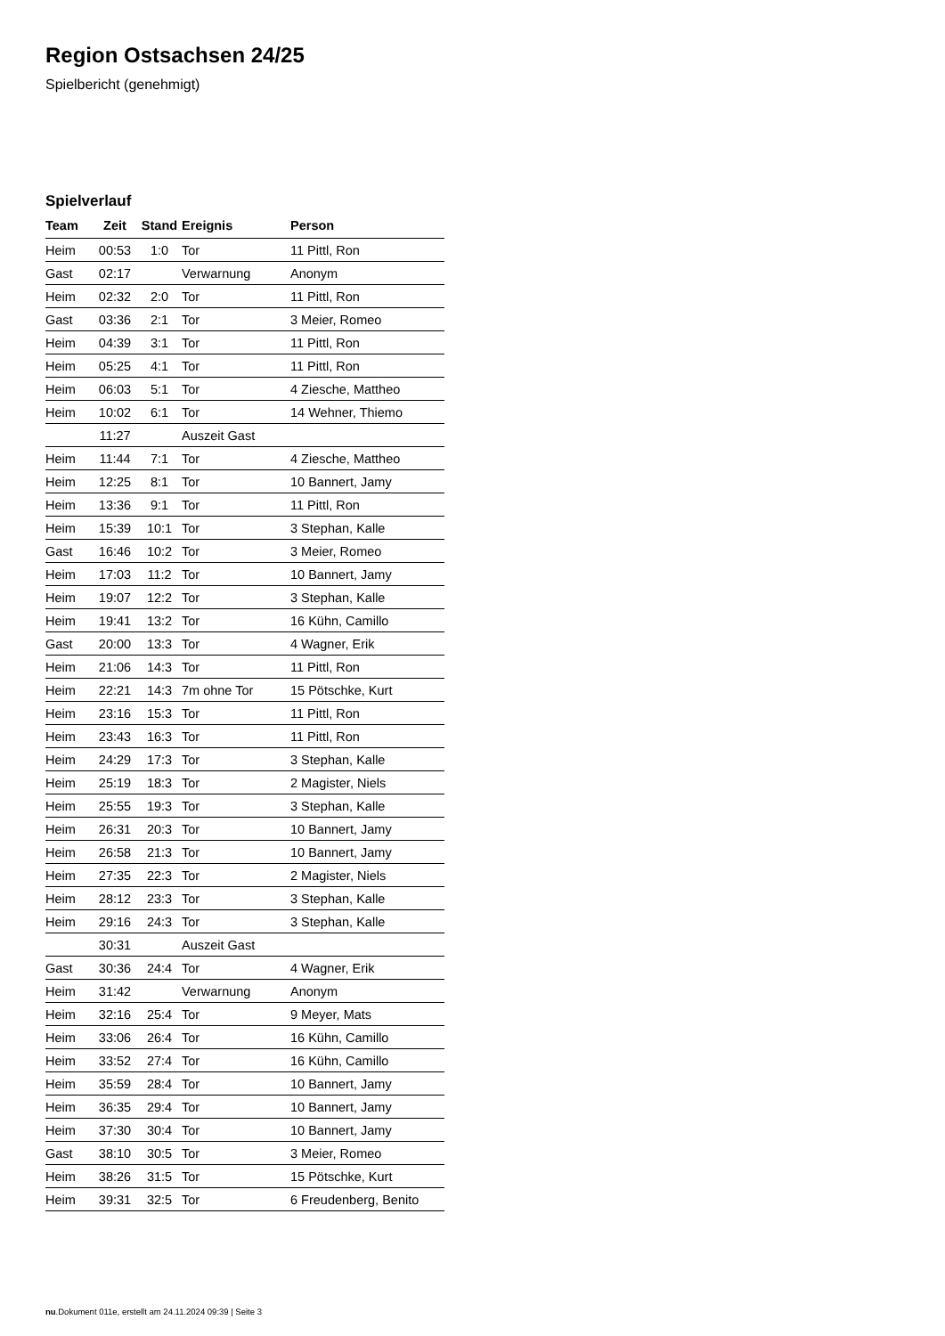Region Ostsachsen 24/25
Spielbericht (genehmigt)
Spielverlauf
| Team | Zeit | Stand | Ereignis | Person |
| --- | --- | --- | --- | --- |
| Heim | 00:53 | 1:0 | Tor | 11 Pittl, Ron |
| Gast | 02:17 | | Verwarnung | Anonym |
| Heim | 02:32 | 2:0 | Tor | 11 Pittl, Ron |
| Gast | 03:36 | 2:1 | Tor | 3 Meier, Romeo |
| Heim | 04:39 | 3:1 | Tor | 11 Pittl, Ron |
| Heim | 05:25 | 4:1 | Tor | 11 Pittl, Ron |
| Heim | 06:03 | 5:1 | Tor | 4 Ziesche, Mattheo |
| Heim | 10:02 | 6:1 | Tor | 14 Wehner, Thiemo |
| | 11:27 | | Auszeit Gast | |
| Heim | 11:44 | 7:1 | Tor | 4 Ziesche, Mattheo |
| Heim | 12:25 | 8:1 | Tor | 10 Bannert, Jamy |
| Heim | 13:36 | 9:1 | Tor | 11 Pittl, Ron |
| Heim | 15:39 | 10:1 | Tor | 3 Stephan, Kalle |
| Gast | 16:46 | 10:2 | Tor | 3 Meier, Romeo |
| Heim | 17:03 | 11:2 | Tor | 10 Bannert, Jamy |
| Heim | 19:07 | 12:2 | Tor | 3 Stephan, Kalle |
| Heim | 19:41 | 13:2 | Tor | 16 Kühn, Camillo |
| Gast | 20:00 | 13:3 | Tor | 4 Wagner, Erik |
| Heim | 21:06 | 14:3 | Tor | 11 Pittl, Ron |
| Heim | 22:21 | 14:3 | 7m ohne Tor | 15 Pötschke, Kurt |
| Heim | 23:16 | 15:3 | Tor | 11 Pittl, Ron |
| Heim | 23:43 | 16:3 | Tor | 11 Pittl, Ron |
| Heim | 24:29 | 17:3 | Tor | 3 Stephan, Kalle |
| Heim | 25:19 | 18:3 | Tor | 2 Magister, Niels |
| Heim | 25:55 | 19:3 | Tor | 3 Stephan, Kalle |
| Heim | 26:31 | 20:3 | Tor | 10 Bannert, Jamy |
| Heim | 26:58 | 21:3 | Tor | 10 Bannert, Jamy |
| Heim | 27:35 | 22:3 | Tor | 2 Magister, Niels |
| Heim | 28:12 | 23:3 | Tor | 3 Stephan, Kalle |
| Heim | 29:16 | 24:3 | Tor | 3 Stephan, Kalle |
| | 30:31 | | Auszeit Gast | |
| Gast | 30:36 | 24:4 | Tor | 4 Wagner, Erik |
| Heim | 31:42 | | Verwarnung | Anonym |
| Heim | 32:16 | 25:4 | Tor | 9 Meyer, Mats |
| Heim | 33:06 | 26:4 | Tor | 16 Kühn, Camillo |
| Heim | 33:52 | 27:4 | Tor | 16 Kühn, Camillo |
| Heim | 35:59 | 28:4 | Tor | 10 Bannert, Jamy |
| Heim | 36:35 | 29:4 | Tor | 10 Bannert, Jamy |
| Heim | 37:30 | 30:4 | Tor | 10 Bannert, Jamy |
| Gast | 38:10 | 30:5 | Tor | 3 Meier, Romeo |
| Heim | 38:26 | 31:5 | Tor | 15 Pötschke, Kurt |
| Heim | 39:31 | 32:5 | Tor | 6 Freudenberg, Benito |
nu.Dokument 011e, erstellt am 24.11.2024 09:39 | Seite 3